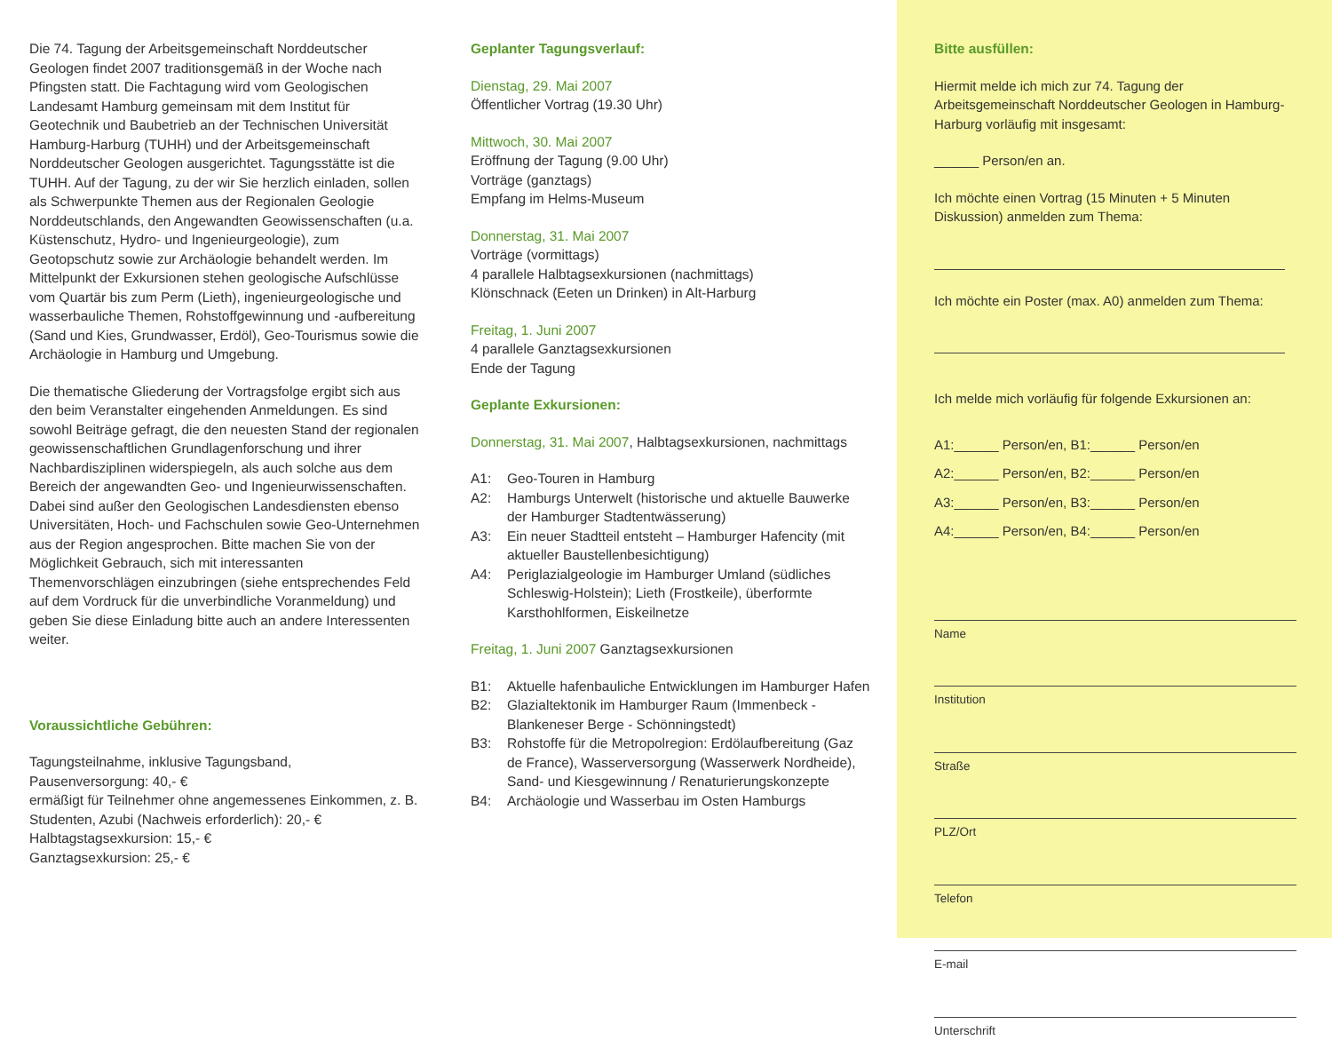Die 74. Tagung der Arbeitsgemeinschaft Norddeutscher Geologen findet 2007 traditionsgemäß in der Woche nach Pfingsten statt. Die Fachtagung wird vom Geologischen Landesamt Hamburg gemeinsam mit dem Institut für Geotechnik und Baubetrieb an der Technischen Universität Hamburg-Harburg (TUHH) und der Arbeitsgemeinschaft Norddeutscher Geologen ausgerichtet. Tagungsstätte ist die TUHH. Auf der Tagung, zu der wir Sie herzlich einladen, sollen als Schwerpunkte Themen aus der Regionalen Geologie Norddeutschlands, den Angewandten Geowissenschaften (u.a. Küstenschutz, Hydro- und Ingenieurgeologie), zum Geotopschutz sowie zur Archäologie behandelt werden. Im Mittelpunkt der Exkursionen stehen geologische Aufschlüsse vom Quartär bis zum Perm (Lieth), ingenieurgeologische und wasserbauliche Themen, Rohstoffgewinnung und -aufbereitung (Sand und Kies, Grundwasser, Erdöl), Geo-Tourismus sowie die Archäologie in Hamburg und Umgebung.
Die thematische Gliederung der Vortragsfolge ergibt sich aus den beim Veranstalter eingehenden Anmeldungen. Es sind sowohl Beiträge gefragt, die den neuesten Stand der regionalen geowissenschaftlichen Grundlagenforschung und ihrer Nachbardisziplinen widerspiegeln, als auch solche aus dem Bereich der angewandten Geo- und Ingenieurwissenschaften. Dabei sind außer den Geologischen Landesdiensten ebenso Universitäten, Hoch- und Fachschulen sowie Geo-Unternehmen aus der Region angesprochen. Bitte machen Sie von der Möglichkeit Gebrauch, sich mit interessanten Themenvorschlägen einzubringen (siehe entsprechendes Feld auf dem Vordruck für die unverbindliche Voranmeldung) und geben Sie diese Einladung bitte auch an andere Interessenten weiter.
Voraussichtliche Gebühren:
Tagungsteilnahme, inklusive Tagungsband,
Pausenversorgung: 40,- €
ermäßigt für Teilnehmer ohne angemessenes Einkommen, z. B. Studenten, Azubi (Nachweis erforderlich): 20,- €
Halbtagstagsexkursion: 15,- €
Ganztagsexkursion: 25,- €
Geplanter Tagungsverlauf:
Dienstag, 29. Mai 2007
Öffentlicher Vortrag (19.30 Uhr)
Mittwoch, 30. Mai 2007
Eröffnung der Tagung (9.00 Uhr)
Vorträge (ganztags)
Empfang im Helms-Museum
Donnerstag, 31. Mai 2007
Vorträge (vormittags)
4 parallele Halbtagsexkursionen (nachmittags)
Klönschnack (Eeten un Drinken) in Alt-Harburg
Freitag, 1. Juni 2007
4 parallele Ganztagsexkursionen
Ende der Tagung
Geplante Exkursionen:
Donnerstag, 31. Mai 2007, Halbtagsexkursionen, nachmittags
A1: Geo-Touren in Hamburg
A2: Hamburgs Unterwelt (historische und aktuelle Bauwerke der Hamburger Stadtentwässerung)
A3: Ein neuer Stadtteil entsteht – Hamburger Hafencity (mit aktueller Baustellenbesichtigung)
A4: Periglazialgeologie im Hamburger Umland (südliches Schleswig-Holstein); Lieth (Frostkeile), überformte Karsthohlformen, Eiskeilnetze
Freitag, 1. Juni 2007 Ganztagsexkursionen
B1: Aktuelle hafenbauliche Entwicklungen im Hamburger Hafen
B2: Glazialtektonik im Hamburger Raum (Immenbeck - Blankeneser Berge - Schönningstedt)
B3: Rohstoffe für die Metropolregion: Erdölaufbereitung (Gaz de France), Wasserversorgung (Wasserwerk Nordheide), Sand- und Kiesgewinnung / Renaturierungskonzepte
B4: Archäologie und Wasserbau im Osten Hamburgs
Bitte ausfüllen:
Hiermit melde ich mich zur 74. Tagung der Arbeitsgemeinschaft Norddeutscher Geologen in Hamburg-Harburg vorläufig mit insgesamt:
______ Person/en an.
Ich möchte einen Vortrag (15 Minuten + 5 Minuten Diskussion) anmelden zum Thema:
Ich möchte ein Poster (max. A0) anmelden zum Thema:
Ich melde mich vorläufig für folgende Exkursionen an:
A1:______ Person/en, B1:______ Person/en
A2:______ Person/en, B2:______ Person/en
A3:______ Person/en, B3:______ Person/en
A4:______ Person/en, B4:______ Person/en
Name
Institution
Straße
PLZ/Ort
Telefon
E-mail
Unterschrift